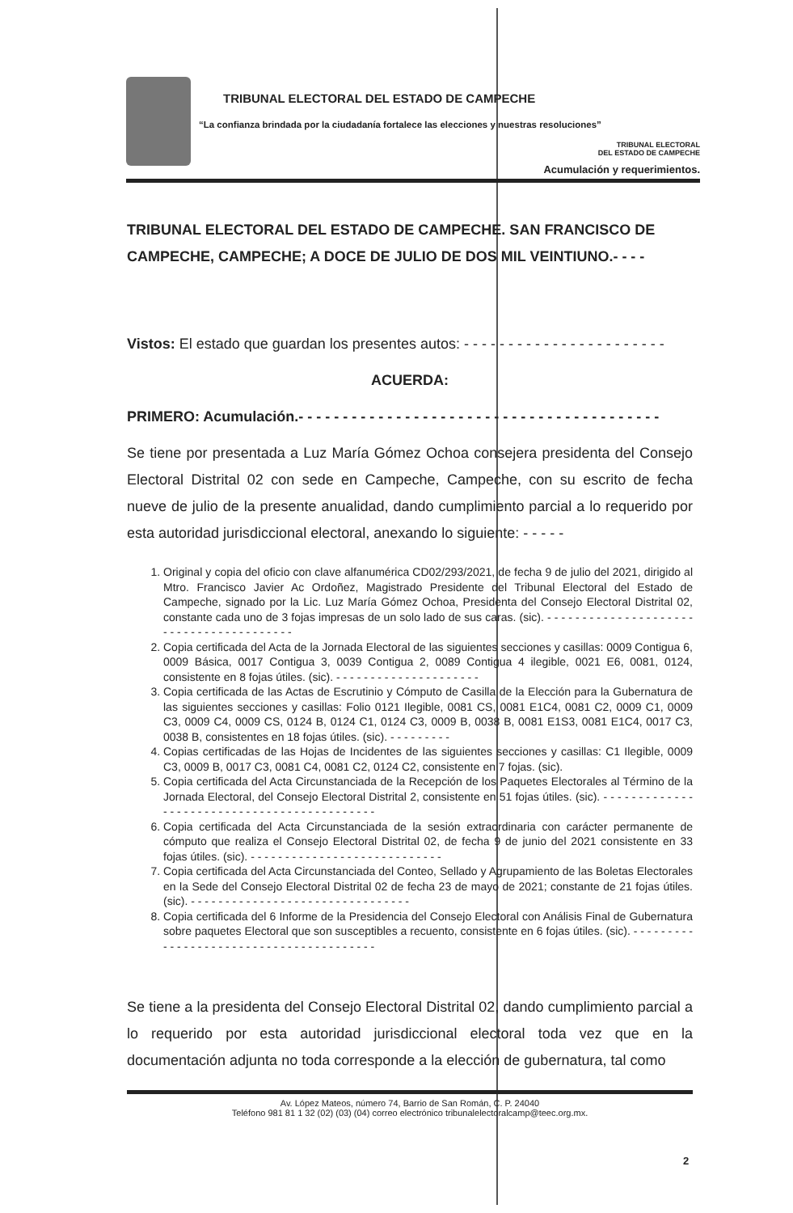TRIBUNAL ELECTORAL DEL ESTADO DE CAMPECHE
“La confianza brindada por la ciudadanía fortalece las elecciones y nuestras resoluciones”
TRIBUNAL ELECTORAL
DEL ESTADO DE CAMPECHE
Acumulación y requerimientos.
TRIBUNAL ELECTORAL DEL ESTADO DE CAMPECHE. SAN FRANCISCO DE CAMPECHE, CAMPECHE; A DOCE DE JULIO DE DOS MIL VEINTIUNO.- - - -
Vistos: El estado que guardan los presentes autos: - - - - - - - - - - - - - - - - - - - - - - -
ACUERDA:
PRIMERO: Acumulación.- - - - - - - - - - - - - - - - - - - - - - - - - - - - - - - - - - - - - - - - -
Se tiene por presentada a Luz María Gómez Ochoa consejera presidenta del Consejo Electoral Distrital 02 con sede en Campeche, Campeche, con su escrito de fecha nueve de julio de la presente anualidad, dando cumplimiento parcial a lo requerido por esta autoridad jurisdiccional electoral, anexando lo siguiente: - - - - -
1. Original y copia del oficio con clave alfanumérica CD02/293/2021, de fecha 9 de julio del 2021, dirigido al Mtro. Francisco Javier Ac Ordoñez, Magistrado Presidente del Tribunal Electoral del Estado de Campeche, signado por la Lic. Luz María Gómez Ochoa, Presidenta del Consejo Electoral Distrital 02, constante cada uno de 3 fojas impresas de un solo lado de sus caras. (sic). - - - - - - - - - - - - - - - - - - - - - - - - - - - - - - - - - - - - - - - -
2. Copia certificada del Acta de la Jornada Electoral de las siguientes secciones y casillas: 0009 Contigua 6, 0009 Básica, 0017 Contigua 3, 0039 Contigua 2, 0089 Contigua 4 ilegible, 0021 E6, 0081, 0124, consistente en 8 fojas útiles. (sic). - - - - - - - - - - - - - - - - - - - - -
3. Copia certificada de las Actas de Escrutinio y Cómputo de Casilla de la Elección para la Gubernatura de las siguientes secciones y casillas: Folio 0121 Ilegible, 0081 CS, 0081 E1C4, 0081 C2, 0009 C1, 0009 C3, 0009 C4, 0009 CS, 0124 B, 0124 C1, 0124 C3, 0009 B, 0038 B, 0081 E1S3, 0081 E1C4, 0017 C3, 0038 B, consistentes en 18 fojas útiles. (sic). - - - - - - - - -
4. Copias certificadas de las Hojas de Incidentes de las siguientes secciones y casillas: C1 Ilegible, 0009 C3, 0009 B, 0017 C3, 0081 C4, 0081 C2, 0124 C2, consistente en 7 fojas. (sic).
5. Copia certificada del Acta Circunstanciada de la Recepción de los Paquetes Electorales al Término de la Jornada Electoral, del Consejo Electoral Distrital 2, consistente en 51 fojas útiles. (sic). - - - - - - - - - - - - - - - - - - - - - - - - - - - - - - - - - - - - - - - - - - - -
6. Copia certificada del Acta Circunstanciada de la sesión extraordinaria con carácter permanente de cómputo que realiza el Consejo Electoral Distrital 02, de fecha 9 de junio del 2021 consistente en 33 fojas útiles. (sic). - - - - - - - - - - - - - - - - - - - - - - - - - - - -
7. Copia certificada del Acta Circunstanciada del Conteo, Sellado y Agrupamiento de las Boletas Electorales en la Sede del Consejo Electoral Distrital 02 de fecha 23 de mayo de 2021; constante de 21 fojas útiles. (sic). - - - - - - - - - - - - - - - - - - - - - - - - - - - - - - - -
8. Copia certificada del 6 Informe de la Presidencia del Consejo Electoral con Análisis Final de Gubernatura sobre paquetes Electoral que son susceptibles a recuento, consistente en 6 fojas útiles. (sic). - - - - - - - - - - - - - - - - - - - - - - - - - - - - - - - - - - - - - - - -
Se tiene a la presidenta del Consejo Electoral Distrital 02, dando cumplimiento parcial a lo requerido por esta autoridad jurisdiccional electoral toda vez que en la documentación adjunta no toda corresponde a la elección de gubernatura, tal como
Av. López Mateos, número 74, Barrio de San Román, C. P. 24040
Teléfono 981 81 1 32 (02) (03) (04) correo electrónico tribunalelectoralcamp@teec.org.mx.
2